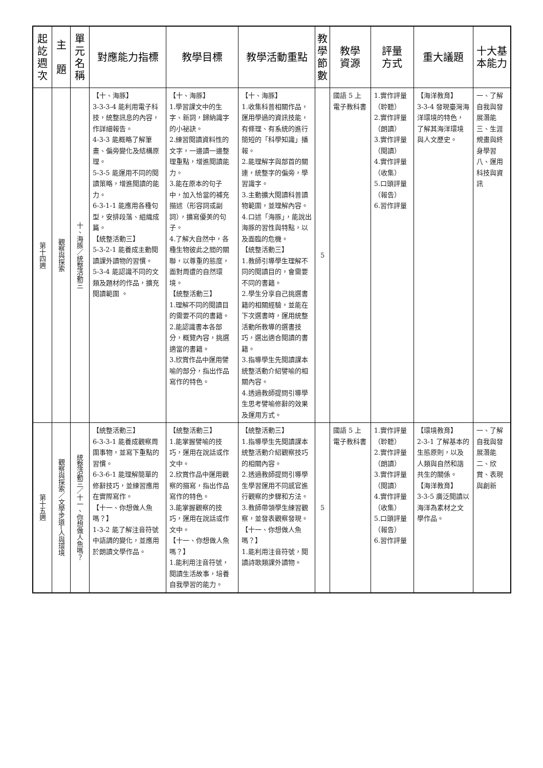| 起訖週次 | 主 題 | 單元名稱 | 對應能力指標 | 教學目標 | 教學活動重點 | 教學節數 | 教學 資源 | 評量 方式 | 重大議題 | 十大基本能力 |
| --- | --- | --- | --- | --- | --- | --- | --- | --- | --- | --- |
| 第十四週 | 觀察與探索 | 十、海豚／統整活動三 | 【十、海豚】 3-3-3-4 能利用電子科技，統整訊息的內容，作詳細報告。 4-3-3 能概略了解筆畫、偏旁變化及結構原理。 5-3-5 能運用不同的閱讀策略，增進閱讀的能力。 6-3-1-1 能應用各種句型，安排段落、組織成篇。 【統整活動三】 5-3-2-1 能養成主動閱讀課外讀物的習慣。 5-3-4 能認識不同的文類及題材的作品，擴充閱讀範圍 。 | 【十、海豚】 1.學習課文中的生字、新詞，歸納識字的小祕訣。 2.練習閱讀資料性的文字，一邊讀一邊整理重點，增進閱讀能力。 3.能在原本的句子中，加入恰當的補充描述（形容詞或副詞），擴寫優美的句子。 4.了解大自然中，各種生物彼此之間的關聯，以尊重的態度，面對周遭的自然環境。 【統整活動三】 1.理解不同的閱讀目的需要不同的書籍。 2.能認識書本各部分，概覽內容，挑選適當的書籍。 3.欣賞作品中運用譬喻的部分，指出作品寫作的特色。 | 【十、海豚】 1.收集科普相關作品，運用學過的資訊技能，有條理、有系統的進行簡短的「科學知識」播報。 2.能理解字與部首的關連，統整字的偏旁，學習識字。 3.主動擴大閱讀科普讀物範圍，並理解內容。 4.口述「海豚」，能說出海豚的習性與特點，以及面臨的危機。 【統整活動三】 1.教師引導學生理解不同的閱讀目的，會需要不同的書籍。 2.學生分享自己挑選書籍的相關經驗，並能在下次選書時，運用統整活動所教導的選書技巧，選出適合閱讀的書籍。 3.指導學生先閱讀課本統整活動介紹譬喻的相關內容。 4.透過教師提問引導學生思考譬喻修辭的效果及運用方式。 | 5 | 國語 5 上電子教科書 | 1.實作評量（聆聽） 2.實作評量（朗讀） 3.實作評量（閱讀） 4.實作評量（收集） 5.口頭評量（報告） 6.習作評量 | 【海洋教育】 3-3-4 發現臺灣海洋環境的特色，了解其海洋環境與人文歷史。 | 一、了解自我與發展潛能 三、生涯規畫與終身學習 八、運用科技與資訊 |
| 第十五週 | 觀察與探索／文學步道─人與環境 | 統整活動三／十一、你想做人魚嗎？ | 【統整活動三】 6-3-3-1 能養成觀察周圍事物，並寫下重點的習慣。 6-3-6-1 能理解簡單的修辭技巧，並練習應用在實際寫作。 【十一、你想做人魚嗎？】 1-3-2 能了解注音符號中語調的變化，並應用於朗讀文學作品。 | 【統整活動三】 1.能掌握譬喻的技巧，運用在說話或作文中。 2.欣賞作品中運用觀察的描寫，指出作品寫作的特色。 3.能掌握觀察的技巧，運用在說話或作文中。 【十一、你想做人魚嗎？】 1.能利用注音符號，閱讀生活故事，培養自我學習的能力。 | 【統整活動三】 1.指導學生先閱讀課本統整活動介紹觀察技巧的相關內容。 2.透過教師提問引導學生學習運用不同感官進行觀察的步驟和方法。 3.教師帶領學生練習觀察，並發表觀察發現。 【十一、你想做人魚嗎？】 1.能利用注音符號，閱讀詩歌類課外讀物。 | 5 | 國語 5 上電子教科書 | 1.實作評量（聆聽） 2.實作評量（朗讀） 3.實作評量（閱讀） 4.實作評量（收集） 5.口頭評量（報告） 6.習作評量 | 【環境教育】 2-3-1 了解基本的生態原則，以及人類與自然和諧共生的關係。 【海洋教育】 3-3-5 廣泛閱讀以海洋為素材之文學作品。 | 一、了解自我與發展潛能 二、欣賞、表現與創新 |